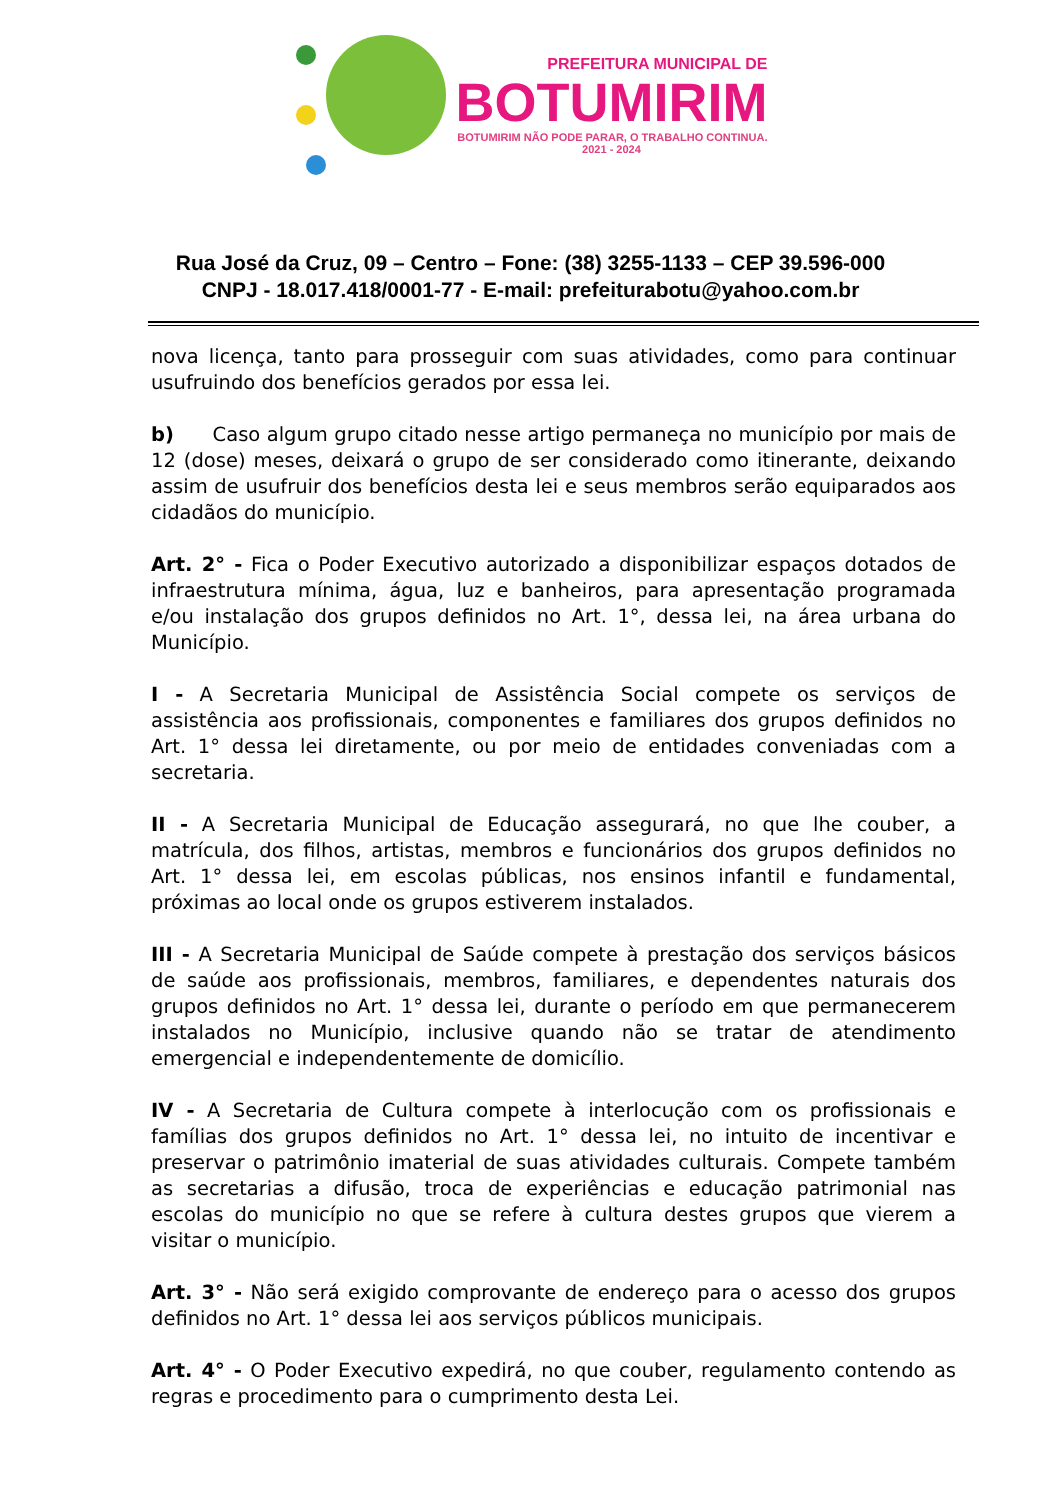PREFEITURA MUNICIPAL DE
BOTUMIRIM
BOTUMIRIM NÃO PODE PARAR, O TRABALHO CONTINUA.
2021 - 2024
Rua José da Cruz, 09 – Centro – Fone: (38) 3255-1133 – CEP 39.596-000
CNPJ - 18.017.418/0001-77 - E-mail: prefeiturabotu@yahoo.com.br
nova licença, tanto para prosseguir com suas atividades, como para continuar usufruindo dos benefícios gerados por essa lei.
b) Caso algum grupo citado nesse artigo permaneça no município por mais de 12 (dose) meses, deixará o grupo de ser considerado como itinerante, deixando assim de usufruir dos benefícios desta lei e seus membros serão equiparados aos cidadãos do município.
Art. 2° - Fica o Poder Executivo autorizado a disponibilizar espaços dotados de infraestrutura mínima, água, luz e banheiros, para apresentação programada e/ou instalação dos grupos definidos no Art. 1°, dessa lei, na área urbana do Município.
I - A Secretaria Municipal de Assistência Social compete os serviços de assistência aos profissionais, componentes e familiares dos grupos definidos no Art. 1° dessa lei diretamente, ou por meio de entidades conveniadas com a secretaria.
II - A Secretaria Municipal de Educação assegurará, no que lhe couber, a matrícula, dos filhos, artistas, membros e funcionários dos grupos definidos no Art. 1° dessa lei, em escolas públicas, nos ensinos infantil e fundamental, próximas ao local onde os grupos estiverem instalados.
III - A Secretaria Municipal de Saúde compete à prestação dos serviços básicos de saúde aos profissionais, membros, familiares, e dependentes naturais dos grupos definidos no Art. 1° dessa lei, durante o período em que permanecerem instalados no Município, inclusive quando não se tratar de atendimento emergencial e independentemente de domicílio.
IV - A Secretaria de Cultura compete à interlocução com os profissionais e famílias dos grupos definidos no Art. 1° dessa lei, no intuito de incentivar e preservar o patrimônio imaterial de suas atividades culturais. Compete também as secretarias a difusão, troca de experiências e educação patrimonial nas escolas do município no que se refere à cultura destes grupos que vierem a visitar o município.
Art. 3° - Não será exigido comprovante de endereço para o acesso dos grupos definidos no Art. 1° dessa lei aos serviços públicos municipais.
Art. 4° - O Poder Executivo expedirá, no que couber, regulamento contendo as regras e procedimento para o cumprimento desta Lei.